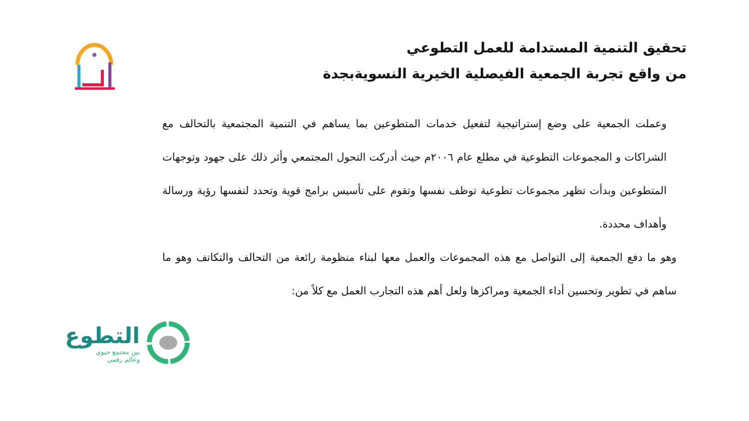تحقيق التنمية المستدامة للعمل التطوعي
من واقع تجربة الجمعية الفيصلية الخيرية النسويةبجدة
وعملت الجمعية على وضع إستراتيجية لتفعيل خدمات المتطوعين بما يساهم في التنمية المجتمعية بالتحالف مع الشراكات و المجموعات التطوعية في مطلع عام ٢٠٠٦م حيث أدركت التحول المجتمعي وأثر ذلك على جهود وتوجهات المتطوعين وبدأت تظهر مجموعات تطوعية توظف نفسها وتقوم على تأسيس برامج قوية وتحدد لنفسها رؤية ورسالة وأهداف محددة.
وهو ما دفع الجمعية إلى التواصل مع هذه المجموعات والعمل معها لبناء منظومة رائعة من التحالف والتكاتف وهو ما ساهم في تطوير وتحسين أداء الجمعية ومراكزها ولعل أهم هذه التجارب العمل مع كلاً من:
التطوع
بين مجتمع حيوي
وعالم رقمي